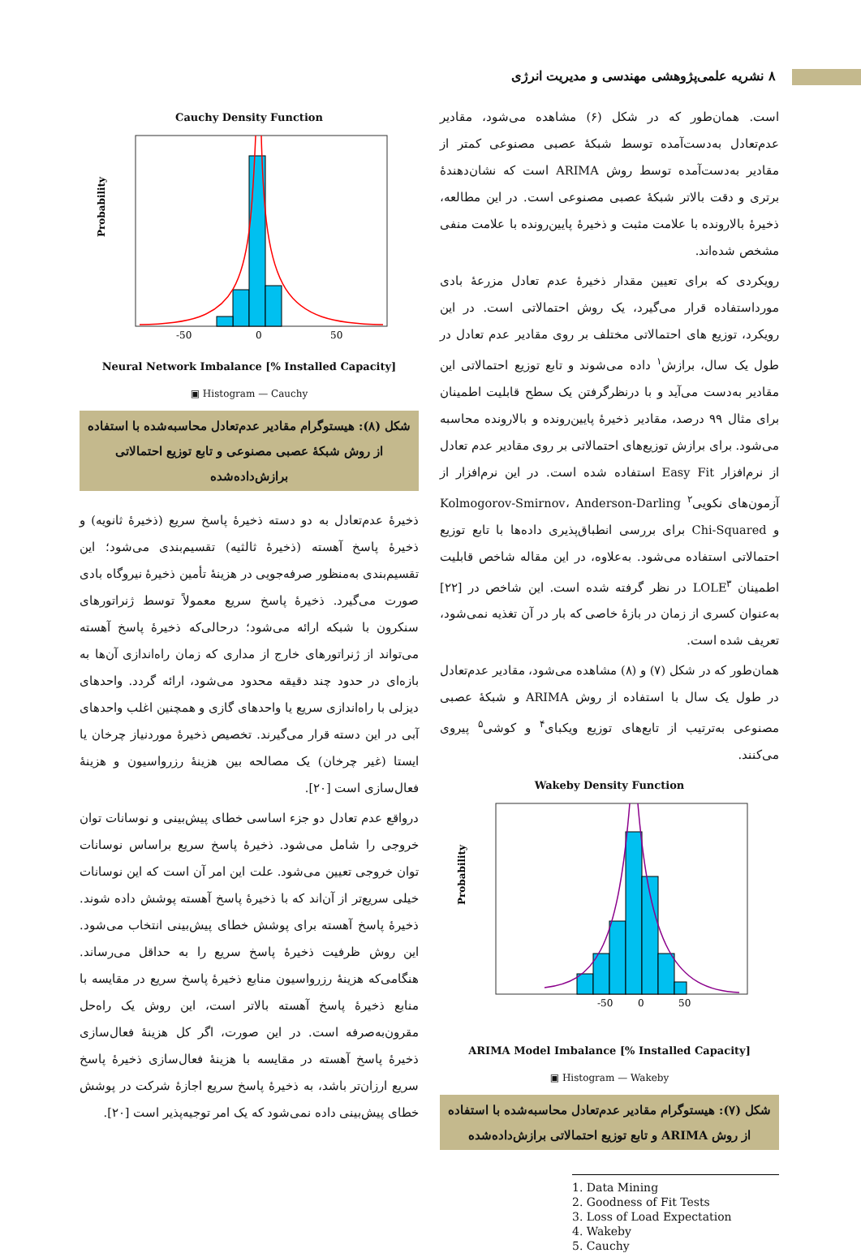۸ نشریه علمی‌پژوهشی مهندسی و مدیریت انرژی
است. همان‌طور که در شکل (۶) مشاهده می‌شود، مقادیر عدم‌تعادل به‌دست‌آمده توسط شبکهٔ عصبی مصنوعی کمتر از مقادیر به‌دست‌آمده توسط روش ARIMA است که نشان‌دهندهٔ برتری و دقت بالاتر شبکهٔ عصبی مصنوعی است. در این مطالعه، ذخیرهٔ بالارونده با علامت مثبت و ذخیرهٔ پایین‌رونده با علامت منفی مشخص شده‌اند.
رویکردی که برای تعیین مقدار ذخیرهٔ عدم تعادل مزرعهٔ بادی مورداستفاده قرار می‌گیرد، یک روش احتمالاتی است. در این رویکرد، توزیع های احتمالاتی مختلف بر روی مقادیر عدم تعادل در طول یک سال، برازش<sup>۱</sup> داده می‌شوند و تابع توزیع احتمالاتی این مقادیر به‌دست می‌آید و با درنظرگرفتن یک سطح قابلیت اطمینان برای مثال ۹۹ درصد، مقادیر ذخیرهٔ پایین‌رونده و بالارونده محاسبه می‌شود. برای برازش توزیع‌های احتمالاتی بر روی مقادیر عدم تعادل از نرم‌افزار Easy Fit استفاده شده است. در این نرم‌افزار از آزمون‌های نکویی<sup>۲</sup> Kolmogorov-Smirnov، Anderson-Darling و Chi-Squared برای بررسی انطباق‌پذیری داده‌ها با تابع توزیع احتمالاتی استفاده می‌شود. به‌علاوه، در این مقاله شاخص قابلیت اطمینان LOLE<sup>۳</sup> در نظر گرفته شده است. این شاخص در [۲۲] به‌عنوان کسری از زمان در بازهٔ خاصی که بار در آن تغذیه نمی‌شود، تعریف شده است.
همان‌طور که در شکل (۷) و (۸) مشاهده می‌شود، مقادیر عدم‌تعادل در طول یک سال با استفاده از روش ARIMA و شبکهٔ عصبی مصنوعی به‌ترتیب از تابع‌های توزیع ویکبای<sup>۴</sup> و کوشی<sup>۵</sup> پیروی می‌کنند.
Wakeby Density Function
Probability
-50
0
50
ARIMA Model Imbalance [% Installed Capacity]
▣ Histogram — Wakeby
شکل (۷): هیستوگرام مقادیر عدم‌تعادل محاسبه‌شده با استفاده از روش ARIMA و تابع توزیع احتمالاتی برازش‌داده‌شده
1. Data Mining
2. Goodness of Fit Tests
3. Loss of Load Expectation
4. Wakeby
5. Cauchy
Cauchy Density Function
Probability
-50
0
50
Neural Network Imbalance [% Installed Capacity]
▣ Histogram — Cauchy
شکل (۸): هیستوگرام مقادیر عدم‌تعادل محاسبه‌شده با استفاده از روش شبکهٔ عصبی مصنوعی و تابع توزیع احتمالاتی برازش‌داده‌شده
ذخیرهٔ عدم‌تعادل به دو دسته ذخیرهٔ پاسخ سریع (ذخیرهٔ ثانویه) و ذخیرهٔ پاسخ آهسته (ذخیرهٔ ثالثیه) تقسیم‌بندی می‌شود؛ این تقسیم‌بندی به‌منظور صرفه‌جویی در هزینهٔ تأمین ذخیرهٔ نیروگاه بادی صورت می‌گیرد. ذخیرهٔ پاسخ سریع معمولاً توسط ژنراتورهای سنکرون با شبکه ارائه می‌شود؛ درحالی‌که ذخیرهٔ پاسخ آهسته می‌تواند از ژنراتورهای خارج از مداری که زمان راه‌اندازی آن‌ها به بازه‌ای در حدود چند دقیقه محدود می‌شود، ارائه گردد. واحدهای دیزلی با راه‌اندازی سریع یا واحدهای گازی و همچنین اغلب واحدهای آبی در این دسته قرار می‌گیرند. تخصیص ذخیرهٔ موردنیاز چرخان یا ایستا (غیر چرخان) یک مصالحه بین هزینهٔ رزرواسیون و هزینهٔ فعال‌سازی است [۲۰].
درواقع عدم تعادل دو جزء اساسی خطای پیش‌بینی و نوسانات توان خروجی را شامل می‌شود. ذخیرهٔ پاسخ سریع براساس نوسانات توان خروجی تعیین می‌شود. علت این امر آن است که این نوسانات خیلی سریع‌تر از آن‌اند که با ذخیرهٔ پاسخ آهسته پوشش داده شوند. ذخیرهٔ پاسخ آهسته برای پوشش خطای پیش‌بینی انتخاب می‌شود. این روش ظرفیت ذخیرهٔ پاسخ سریع را به حداقل می‌رساند. هنگامی‌که هزینهٔ رزرواسیون منابع ذخیرهٔ پاسخ سریع در مقایسه با منابع ذخیرهٔ پاسخ آهسته بالاتر است، این روش یک راه‌حل مقرون‌به‌صرفه است. در این صورت، اگر کل هزینهٔ فعال‌سازی ذخیرهٔ پاسخ آهسته در مقایسه با هزینهٔ فعال‌سازی ذخیرهٔ پاسخ سریع ارزان‌تر باشد، به ذخیرهٔ پاسخ سریع اجازهٔ شرکت در پوشش خطای پیش‌بینی داده نمی‌شود که یک امر توجیه‌پذیر است [۲۰].